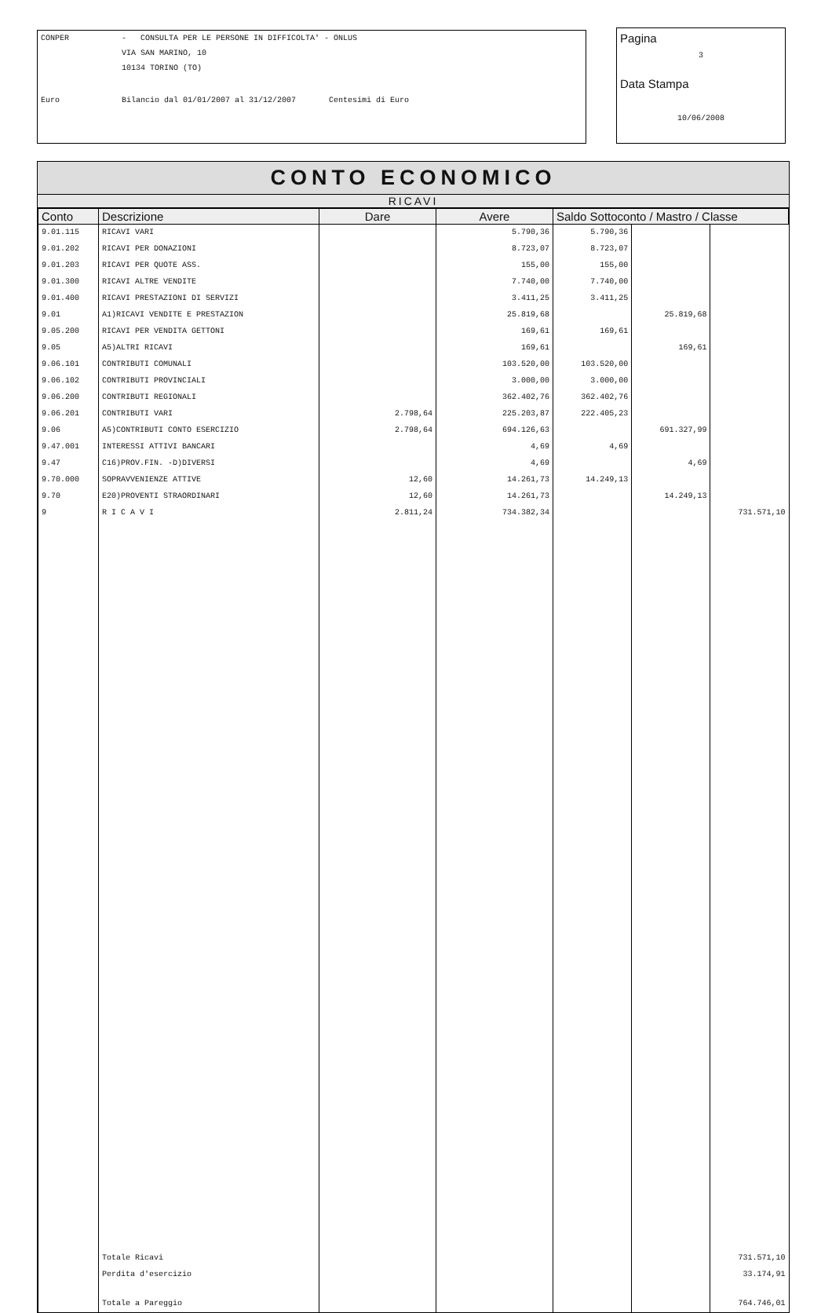CONPER - CONSULTA PER LE PERSONE IN DIFFICOLTA' - ONLUS
VIA SAN MARINO, 10
10134 TORINO (TO)
Euro Bilancio dal 01/01/2007 al 31/12/2007 Centesimi di Euro
Pagina
3
Data Stampa
10/06/2008
CONTO ECONOMICO
RICAVI
| Conto | Descrizione | Dare | Avere | Saldo Sottoconto / Mastro / Classe | | |
| --- | --- | --- | --- | --- | --- | --- |
| 9.01.115 | RICAVI VARI | | 5.790,36 | 5.790,36 | | |
| 9.01.202 | RICAVI PER DONAZIONI | | 8.723,07 | 8.723,07 | | |
| 9.01.203 | RICAVI PER QUOTE ASS. | | 155,00 | 155,00 | | |
| 9.01.300 | RICAVI ALTRE VENDITE | | 7.740,00 | 7.740,00 | | |
| 9.01.400 | RICAVI PRESTAZIONI DI SERVIZI | | 3.411,25 | 3.411,25 | | |
| 9.01 | A1)RICAVI VENDITE E PRESTAZION | | 25.819,68 | | 25.819,68 | |
| 9.05.200 | RICAVI PER VENDITA GETTONI | | 169,61 | 169,61 | | |
| 9.05 | A5)ALTRI RICAVI | | 169,61 | | 169,61 | |
| 9.06.101 | CONTRIBUTI COMUNALI | | 103.520,00 | 103.520,00 | | |
| 9.06.102 | CONTRIBUTI PROVINCIALI | | 3.000,00 | 3.000,00 | | |
| 9.06.200 | CONTRIBUTI REGIONALI | | 362.402,76 | 362.402,76 | | |
| 9.06.201 | CONTRIBUTI VARI | 2.798,64 | 225.203,87 | 222.405,23 | | |
| 9.06 | A5)CONTRIBUTI CONTO ESERCIZIO | 2.798,64 | 694.126,63 | | 691.327,99 | |
| 9.47.001 | INTERESSI ATTIVI BANCARI | | 4,69 | 4,69 | | |
| 9.47 | C16)PROV.FIN. -D)DIVERSI | | 4,69 | | 4,69 | |
| 9.70.000 | SOPRAVVENIENZE ATTIVE | 12,60 | 14.261,73 | 14.249,13 | | |
| 9.70 | E20)PROVENTI STRAORDINARI | 12,60 | 14.261,73 | | 14.249,13 | |
| 9 | R I C A V I | 2.811,24 | 734.382,34 | | | 731.571,10 |
| | Totale Ricavi | | | | | 731.571,10 |
| | Perdita d'esercizio | | | | | 33.174,91 |
| | Totale a Pareggio | | | | | 764.746,01 |